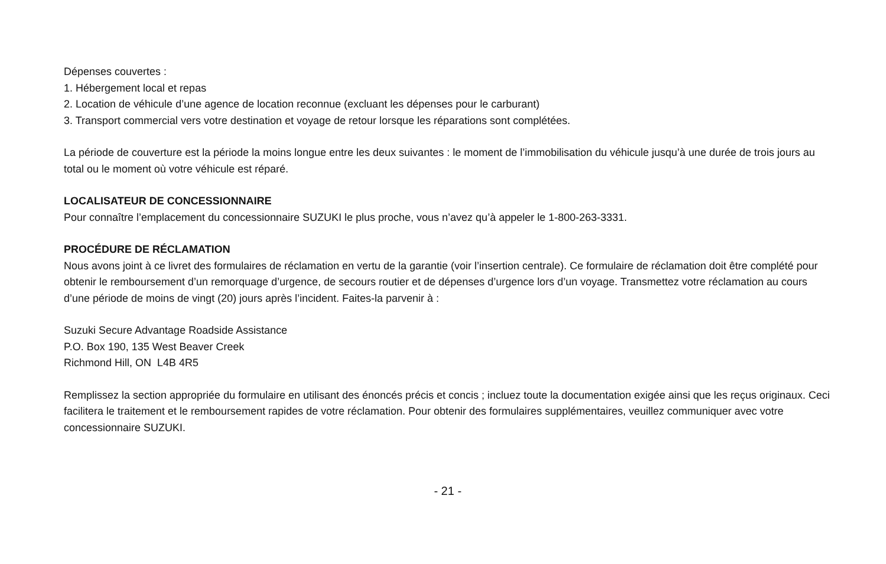Dépenses couvertes :
1. Hébergement local et repas
2. Location de véhicule d’une agence de location reconnue (excluant les dépenses pour le carburant)
3. Transport commercial vers votre destination et voyage de retour lorsque les réparations sont complétées.
La période de couverture est la période la moins longue entre les deux suivantes : le moment de l’immobilisation du véhicule jusqu’à une durée de trois jours au total ou le moment où votre véhicule est réparé.
LOCALISATEUR DE CONCESSIONNAIRE
Pour connaître l’emplacement du concessionnaire SUZUKI le plus proche, vous n’avez qu’à appeler le 1-800-263-3331.
PROCÉDURE DE RÉCLAMATION
Nous avons joint à ce livret des formulaires de réclamation en vertu de la garantie (voir l’insertion centrale). Ce formulaire de réclamation doit être complété pour obtenir le remboursement d’un remorquage d’urgence, de secours routier et de dépenses d’urgence lors d’un voyage. Transmettez votre réclamation au cours d’une période de moins de vingt (20) jours après l’incident. Faites-la parvenir à :
Suzuki Secure Advantage Roadside Assistance
P.O. Box 190, 135 West Beaver Creek
Richmond Hill, ON L4B 4R5
Remplissez la section appropriée du formulaire en utilisant des énoncés précis et concis ; incluez toute la documentation exigée ainsi que les reçus originaux. Ceci facilitera le traitement et le remboursement rapides de votre réclamation. Pour obtenir des formulaires supplémentaires, veuillez communiquer avec votre concessionnaire SUZUKI.
- 21 -